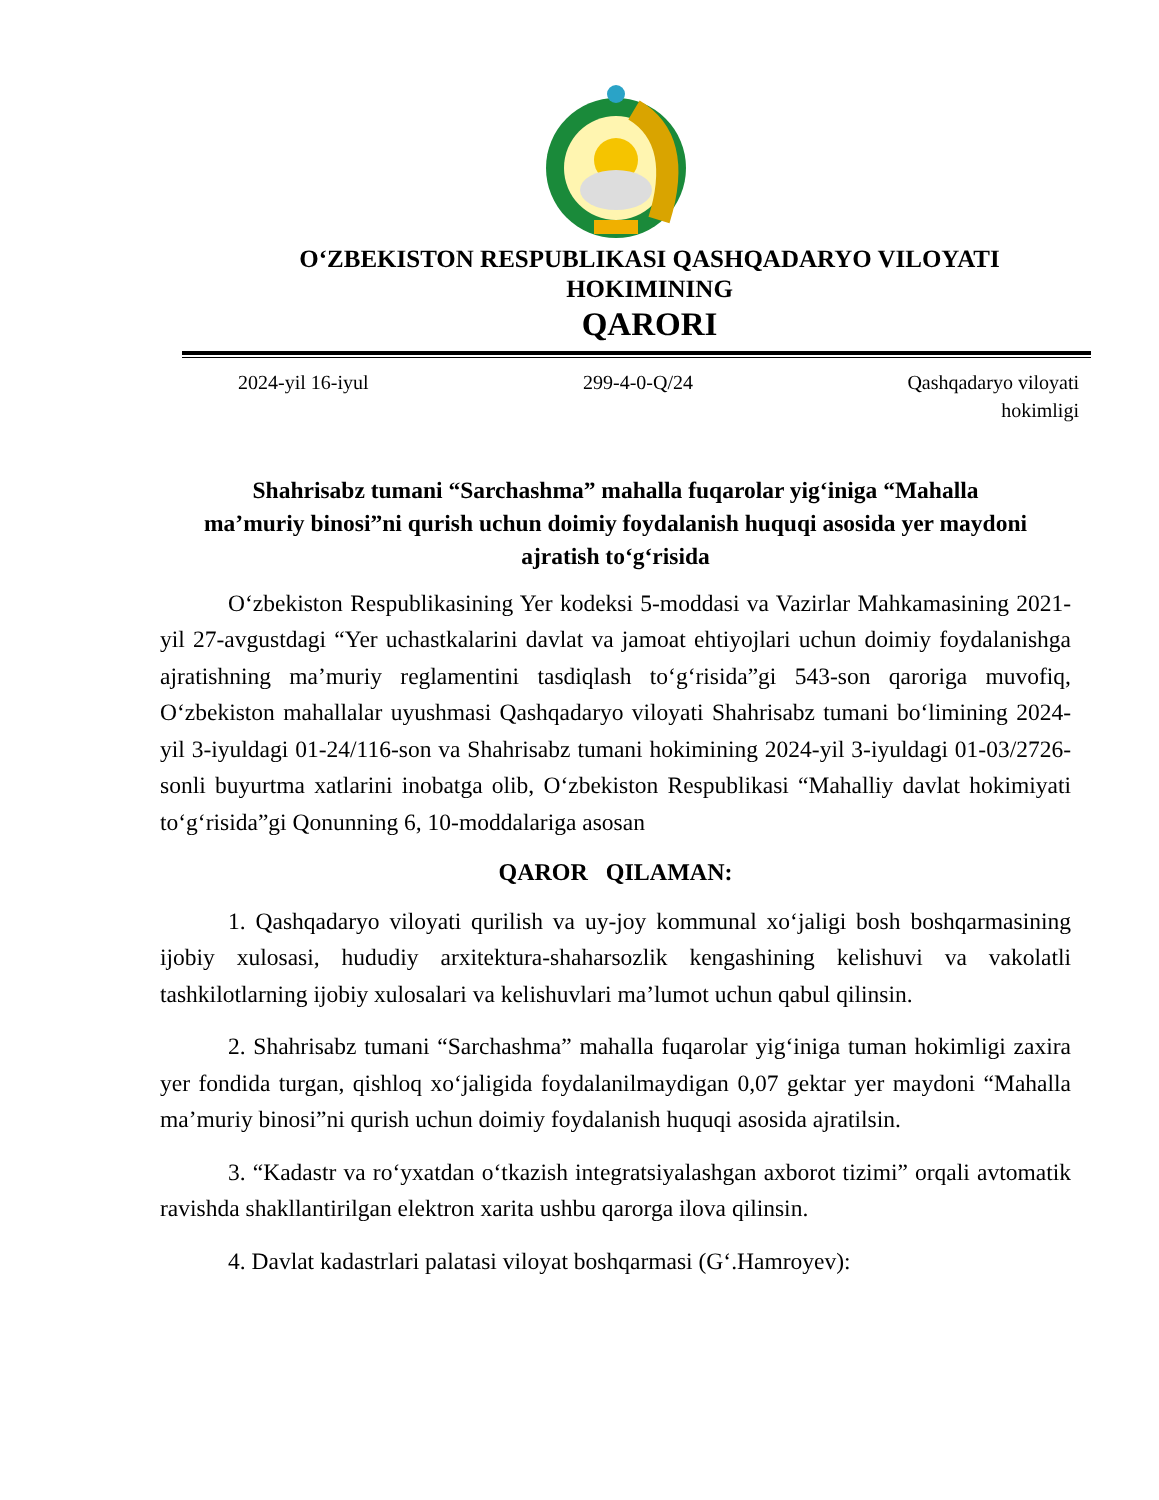OʻZBEKISTON RESPUBLIKASI QASHQADARYO VILOYATI
HOKIMINING
QARORI
2024-yil 16-iyul 299-4-0-Q/24 Qashqadaryo viloyati
hokimligi
Shahrisabz tumani “Sarchashma” mahalla fuqarolar yigʻiniga “Mahalla ma’muriy binosi”ni qurish uchun doimiy foydalanish huquqi asosida yer maydoni ajratish toʻgʻrisida
Oʻzbekiston Respublikasining Yer kodeksi 5-moddasi va Vazirlar Mahkamasining 2021-yil 27-avgustdagi “Yer uchastkalarini davlat va jamoat ehtiyojlari uchun doimiy foydalanishga ajratishning maʼmuriy reglamentini tasdiqlash toʻgʻrisida”gi 543-son qaroriga muvofiq, Oʻzbekiston mahallalar uyushmasi Qashqadaryo viloyati Shahrisabz tumani boʻlimining 2024-yil 3-iyuldagi 01-24/116-son va Shahrisabz tumani hokimining 2024-yil 3-iyuldagi 01-03/2726-sonli buyurtma xatlarini inobatga olib, Oʻzbekiston Respublikasi “Mahalliy davlat hokimiyati toʻgʻrisida”gi Qonunning 6, 10-moddalariga asosan
QAROR QILAMAN:
1. Qashqadaryo viloyati qurilish va uy-joy kommunal xoʻjaligi bosh boshqarmasining ijobiy xulosasi, hududiy arxitektura-shaharsozlik kengashining kelishuvi va vakolatli tashkilotlarning ijobiy xulosalari va kelishuvlari ma’lumot uchun qabul qilinsin.
2. Shahrisabz tumani “Sarchashma” mahalla fuqarolar yigʻiniga tuman hokimligi zaxira yer fondida turgan, qishloq xoʻjaligida foydalanilmaydigan 0,07 gektar yer maydoni “Mahalla ma’muriy binosi”ni qurish uchun doimiy foydalanish huquqi asosida ajratilsin.
3. “Kadastr va roʻyxatdan oʻtkazish integratsiyalashgan axborot tizimi” orqali avtomatik ravishda shakllantirilgan elektron xarita ushbu qarorga ilova qilinsin.
4. Davlat kadastrlari palatasi viloyat boshqarmasi (Gʻ.Hamroyev):